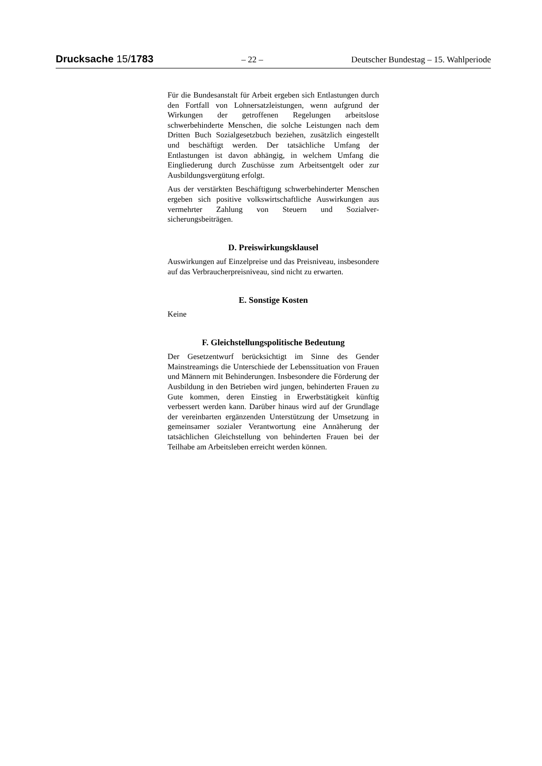Drucksache 15/1783 – 22 – Deutscher Bundestag – 15. Wahlperiode
Für die Bundesanstalt für Arbeit ergeben sich Entlastungen durch den Fortfall von Lohnersatzleistungen, wenn auf­grund der Wirkungen der getroffenen Regelungen arbeits­lose schwerbehinderte Menschen, die solche Leistungen nach dem Dritten Buch Sozialgesetzbuch beziehen, zusätz­lich eingestellt und beschäftigt werden. Der tatsächliche Umfang der Entlastungen ist davon abhängig, in welchem Umfang die Eingliederung durch Zuschüsse zum Arbeits­entgelt oder zur Ausbildungsvergütung erfolgt.
Aus der verstärkten Beschäftigung schwerbehinderter Men­schen ergeben sich positive volkswirtschaftliche Auswir­kungen aus vermehrter Zahlung von Steuern und Sozialver­sicherungsbeiträgen.
D. Preiswirkungsklausel
Auswirkungen auf Einzelpreise und das Preisniveau, insbe­sondere auf das Verbraucherpreisniveau, sind nicht zu er­warten.
E. Sonstige Kosten
Keine
F. Gleichstellungspolitische Bedeutung
Der Gesetzentwurf berücksichtigt im Sinne des Gender Mainstreamings die Unterschiede der Lebenssituation von Frauen und Männern mit Behinderungen. Insbesondere die Förderung der Ausbildung in den Betrieben wird jungen, behinderten Frauen zu Gute kommen, deren Einstieg in Er­werbstätigkeit künftig verbessert werden kann. Darüber hi­naus wird auf der Grundlage der vereinbarten ergänzenden Unterstützung der Umsetzung in gemeinsamer sozialer Ver­antwortung eine Annäherung der tatsächlichen Gleichstel­lung von behinderten Frauen bei der Teilhabe am Arbeits­leben erreicht werden können.